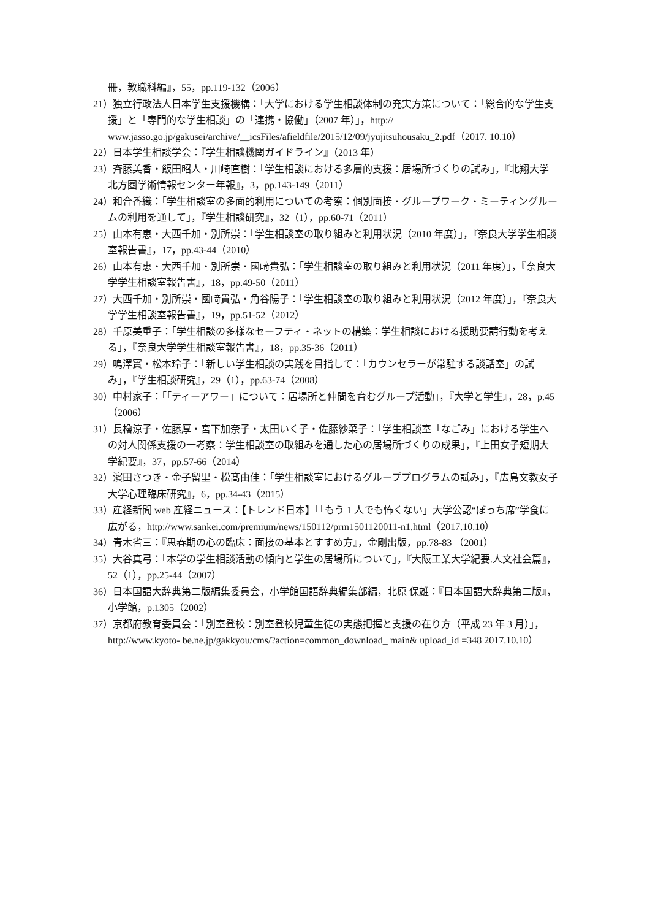冊，教職科編』，55，pp.119-132（2006）
21）独立行政法人日本学生支援機構：「大学における学生相談体制の充実方策について：「総合的な学生支援」と「専門的な学生相談」の「連携・協働」（2007 年）」，http:// www.jasso.go.jp/gakusei/archive/__icsFiles/afieldfile/2015/12/09/jyujitsuhousaku_2.pdf（2017. 10.10）
22）日本学生相談学会：『学生相談機関ガイドライン』（2013 年）
23）斉藤美香・飯田昭人・川崎直樹：「学生相談における多層的支援：居場所づくりの試み」，『北翔大学北方圏学術情報センター年報』，3，pp.143-149（2011）
24）和合香織：「学生相談室の多面的利用についての考察：個別面接・グループワーク・ミーティングルームの利用を通して」，『学生相談研究』，32（1），pp.60-71（2011）
25）山本有恵・大西千加・別所崇：「学生相談室の取り組みと利用状況（2010 年度）」，『奈良大学学生相談室報告書』，17，pp.43-44（2010）
26）山本有恵・大西千加・別所崇・國﨑貴弘：「学生相談室の取り組みと利用状況（2011 年度）」，『奈良大学学生相談室報告書』，18，pp.49-50（2011）
27）大西千加・別所崇・國﨑貴弘・角谷陽子：「学生相談室の取り組みと利用状況（2012 年度）」，『奈良大学学生相談室報告書』，19，pp.51-52（2012）
28）千原美重子：「学生相談の多様なセーフティ・ネットの構築：学生相談における援助要請行動を考える」，『奈良大学学生相談室報告書』，18，pp.35-36（2011）
29）鳴澤實・松本玲子：「新しい学生相談の実践を目指して：「カウンセラーが常駐する談話室」の試み」，『学生相談研究』，29（1），pp.63-74（2008）
30）中村家子：「「ティーアワー」について：居場所と仲間を育むグループ活動」，『大学と学生』，28，p.45（2006）
31）長櫓涼子・佐藤厚・宮下加奈子・太田いく子・佐藤紗菜子：「学生相談室「なごみ」における学生への対人関係支援の一考察：学生相談室の取組みを通した心の居場所づくりの成果」，『上田女子短期大学紀要』，37，pp.57-66（2014）
32）濱田さつき・金子留里・松髙由佳：「学生相談室におけるグループプログラムの試み」，『広島文教女子大学心理臨床研究』，6，pp.34-43（2015）
33）産経新聞 web 産経ニュース：【トレンド日本】「「もう 1 人でも怖くない」大学公認“ぼっち席”学食に広がる，http://www.sankei.com/premium/news/150112/prm1501120011-n1.html（2017.10.10）
34）青木省三：『思春期の心の臨床：面接の基本とすすめ方』，金剛出版，pp.78-83 （2001）
35）大谷真弓：「本学の学生相談活動の傾向と学生の居場所について」，『大阪工業大学紀要.人文社会篇』，52（1），pp.25-44（2007）
36）日本国語大辞典第二版編集委員会，小学館国語辞典編集部編，北原 保雄：『日本国語大辞典第二版』，小学館，p.1305（2002）
37）京都府教育委員会：「別室登校：別室登校児童生徒の実態把握と支援の在り方（平成 23 年 3 月）」，http://www.kyoto- be.ne.jp/gakkyou/cms/?action=common_download_ main& upload_id =348 2017.10.10）